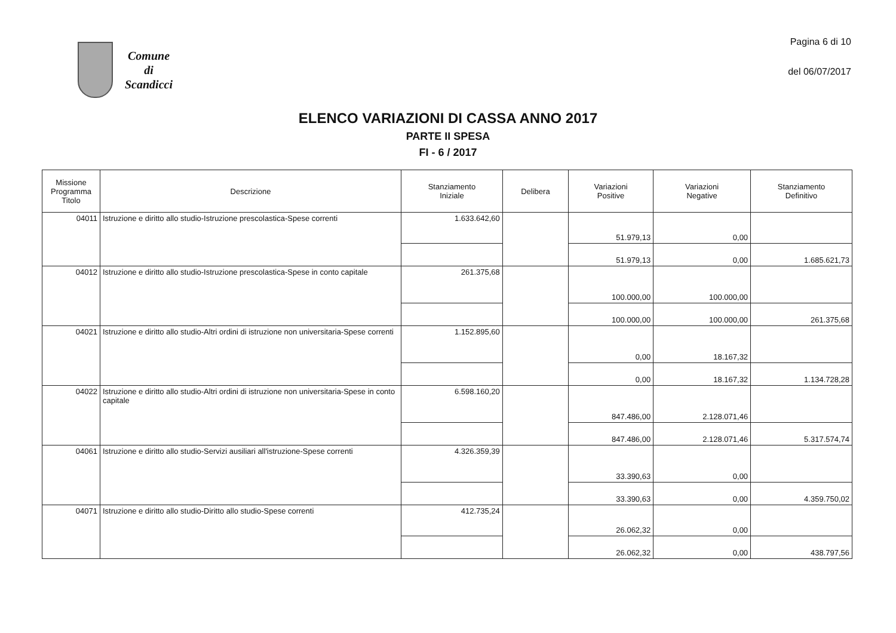Comune
di
Scandicci
Pagina 6 di 10
del 06/07/2017
ELENCO VARIAZIONI DI CASSA ANNO 2017
PARTE II SPESA
FI - 6 / 2017
| Missione Programma Titolo | Descrizione | Stanziamento Iniziale | Delibera | Variazioni Positive | Variazioni Negative | Stanziamento Definitivo |
| --- | --- | --- | --- | --- | --- | --- |
| 04011 | Istruzione e diritto allo studio-Istruzione prescolastica-Spese correnti | 1.633.642,60 | | 51.979,13 | 0,00 | |
| | | | | 51.979,13 | 0,00 | 1.685.621,73 |
| 04012 | Istruzione e diritto allo studio-Istruzione prescolastica-Spese in conto capitale | 261.375,68 | | 100.000,00 | 100.000,00 | |
| | | | | 100.000,00 | 100.000,00 | 261.375,68 |
| 04021 | Istruzione e diritto allo studio-Altri ordini di istruzione non universitaria-Spese correnti | 1.152.895,60 | | 0,00 | 18.167,32 | |
| | | | | 0,00 | 18.167,32 | 1.134.728,28 |
| 04022 | Istruzione e diritto allo studio-Altri ordini di istruzione non universitaria-Spese in conto capitale | 6.598.160,20 | | 847.486,00 | 2.128.071,46 | |
| | | | | 847.486,00 | 2.128.071,46 | 5.317.574,74 |
| 04061 | Istruzione e diritto allo studio-Servizi ausiliari all'istruzione-Spese correnti | 4.326.359,39 | | 33.390,63 | 0,00 | |
| | | | | 33.390,63 | 0,00 | 4.359.750,02 |
| 04071 | Istruzione e diritto allo studio-Diritto allo studio-Spese correnti | 412.735,24 | | 26.062,32 | 0,00 | |
| | | | | 26.062,32 | 0,00 | 438.797,56 |